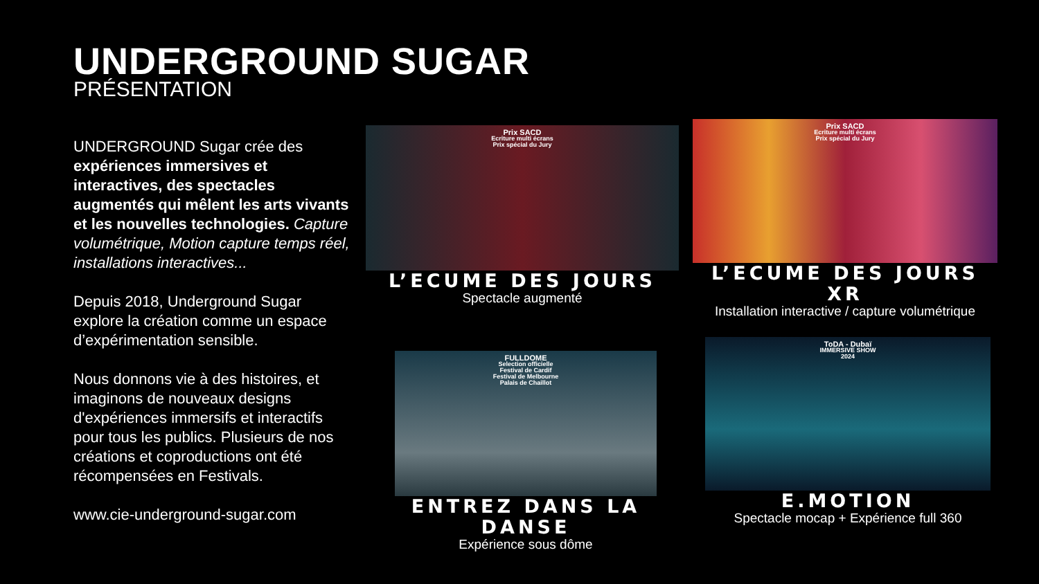UNDERGROUND SUGAR
PRÉSENTATION
UNDERGROUND Sugar crée des expériences immersives et interactives, des spectacles augmentés qui mêlent les arts vivants et les nouvelles technologies. Capture volumétrique, Motion capture temps réel, installations interactives...
Depuis 2018, Underground Sugar explore la création comme un espace d’expérimentation sensible.
Nous donnons vie à des histoires, et imaginons de nouveaux designs d'expériences immersifs et interactifs pour tous les publics. Plusieurs de nos créations et coproductions ont été récompensées en Festivals.
www.cie-underground-sugar.com
Prix SACD
Ecriture multi écrans
Prix spécial du Jury
L’ECUME DES JOURS
Spectacle augmenté
Prix SACD
Ecriture multi écrans
Prix spécial du Jury
L’ECUME DES JOURS XR
Installation interactive / capture volumétrique
FULLDOME
Selection officielle
Festival de Cardif
Festival de Melbourne
Palais de Chaillot
ENTREZ DANS LA DANSE
Expérience sous dôme
ToDA - Dubaï
IMMERSIVE SHOW
2024
E.MOTION
Spectacle mocap + Expérience full 360